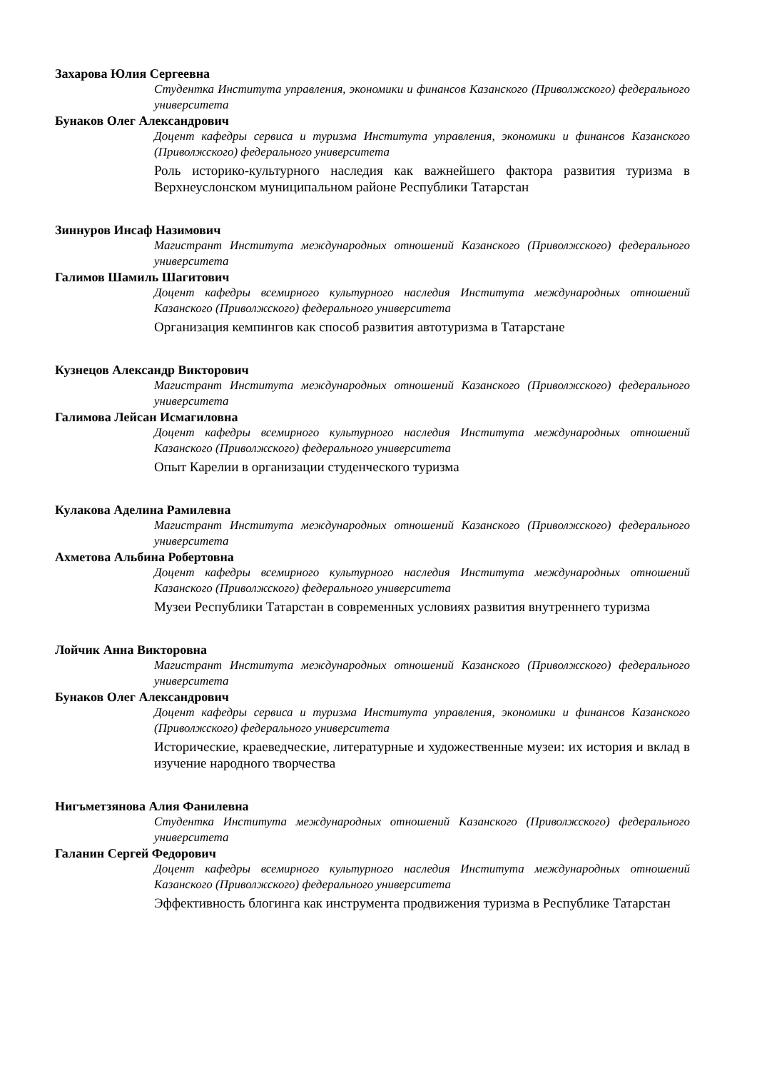Захарова Юлия Сергеевна
Студентка Института управления, экономики и финансов Казанского (Приволжского) федерального университета
Бунаков Олег Александрович
Доцент кафедры сервиса и туризма Института управления, экономики и финансов Казанского (Приволжского) федерального университета
Роль историко-культурного наследия как важнейшего фактора развития туризма в Верхнеуслонском муниципальном районе Республики Татарстан
Зиннуров Инсаф Назимович
Магистрант Института международных отношений Казанского (Приволжского) федерального университета
Галимов Шамиль Шагитович
Доцент кафедры всемирного культурного наследия Института международных отношений Казанского (Приволжского) федерального университета
Организация кемпингов как способ развития автотуризма в Татарстане
Кузнецов Александр Викторович
Магистрант Института международных отношений Казанского (Приволжского) федерального университета
Галимова Лейсан Исмагиловна
Доцент кафедры всемирного культурного наследия Института международных отношений Казанского (Приволжского) федерального университета
Опыт Карелии в организации студенческого туризма
Кулакова Аделина Рамилевна
Магистрант Института международных отношений Казанского (Приволжского) федерального университета
Ахметова Альбина Робертовна
Доцент кафедры всемирного культурного наследия Института международных отношений Казанского (Приволжского) федерального университета
Музеи Республики Татарстан в современных условиях развития внутреннего туризма
Лойчик Анна Викторовна
Магистрант Института международных отношений Казанского (Приволжского) федерального университета
Бунаков Олег Александрович
Доцент кафедры сервиса и туризма Института управления, экономики и финансов Казанского (Приволжского) федерального университета
Исторические, краеведческие, литературные и художественные музеи: их история и вклад в изучение народного творчества
Нигъметзянова Алия Фанилевна
Студентка Института международных отношений Казанского (Приволжского) федерального университета
Галанин Сергей Федорович
Доцент кафедры всемирного культурного наследия Института международных отношений Казанского (Приволжского) федерального университета
Эффективность блогинга как инструмента продвижения туризма в Республике Татарстан